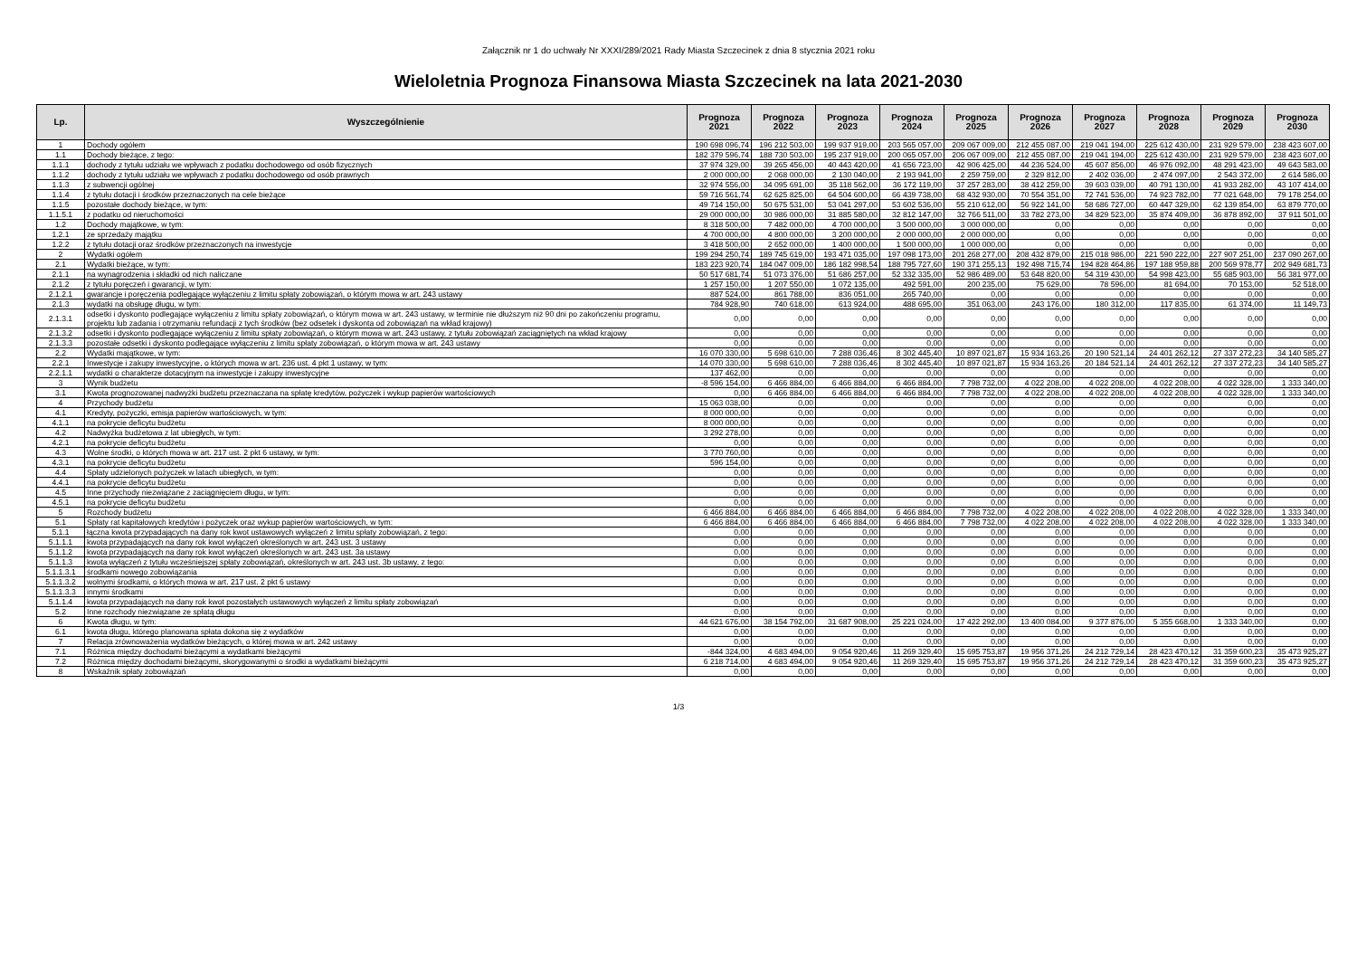Załącznik nr 1 do uchwały Nr XXXI/289/2021 Rady Miasta Szczecinek z dnia 8 stycznia 2021 roku
Wieloletnia Prognoza Finansowa Miasta Szczecinek na lata 2021-2030
| Lp. | Wyszczególnienie | Prognoza 2021 | Prognoza 2022 | Prognoza 2023 | Prognoza 2024 | Prognoza 2025 | Prognoza 2026 | Prognoza 2027 | Prognoza 2028 | Prognoza 2029 | Prognoza 2030 |
| --- | --- | --- | --- | --- | --- | --- | --- | --- | --- | --- | --- |
| 1 | Dochody ogółem | 190 698 096,74 | 196 212 503,00 | 199 937 919,00 | 203 565 057,00 | 209 067 009,00 | 212 455 087,00 | 219 041 194,00 | 225 612 430,00 | 231 929 579,00 | 238 423 607,00 |
| 1.1 | Dochody bieżące, z tego: | 182 379 596,74 | 188 730 503,00 | 195 237 919,00 | 200 065 057,00 | 206 067 009,00 | 212 455 087,00 | 219 041 194,00 | 225 612 430,00 | 231 929 579,00 | 238 423 607,00 |
| 1.1.1 | dochody z tytułu udziału we wpływach z podatku dochodowego od osób fizycznych | 37 974 329,00 | 39 265 456,00 | 40 443 420,00 | 41 656 723,00 | 42 906 425,00 | 44 236 524,00 | 45 607 856,00 | 46 976 092,00 | 48 291 423,00 | 49 643 583,00 |
| 1.1.2 | dochody z tytułu udziału we wpływach z podatku dochodowego od osób prawnych | 2 000 000,00 | 2 068 000,00 | 2 130 040,00 | 2 193 941,00 | 2 259 759,00 | 2 329 812,00 | 2 402 036,00 | 2 474 097,00 | 2 543 372,00 | 2 614 586,00 |
| 1.1.3 | z subwencji ogólnej | 32 974 556,00 | 34 095 691,00 | 35 118 562,00 | 36 172 119,00 | 37 257 283,00 | 38 412 259,00 | 39 603 039,00 | 40 791 130,00 | 41 933 282,00 | 43 107 414,00 |
| 1.1.4 | z tytułu dotacji i środków przeznaczonych na cele bieżące | 59 716 561,74 | 62 625 825,00 | 64 504 600,00 | 66 439 738,00 | 68 432 930,00 | 70 554 351,00 | 72 741 536,00 | 74 923 782,00 | 77 021 648,00 | 79 178 254,00 |
| 1.1.5 | pozostałe dochody bieżące, w tym: | 49 714 150,00 | 50 675 531,00 | 53 041 297,00 | 53 602 536,00 | 55 210 612,00 | 56 922 141,00 | 58 686 727,00 | 60 447 329,00 | 62 139 854,00 | 63 879 770,00 |
| 1.1.5.1 | z podatku od nieruchomości | 29 000 000,00 | 30 986 000,00 | 31 885 580,00 | 32 812 147,00 | 32 766 511,00 | 33 782 273,00 | 34 829 523,00 | 35 874 409,00 | 36 878 892,00 | 37 911 501,00 |
| 1.2 | Dochody majątkowe, w tym: | 8 318 500,00 | 7 482 000,00 | 4 700 000,00 | 3 500 000,00 | 3 000 000,00 | 0,00 | 0,00 | 0,00 | 0,00 | 0,00 |
| 1.2.1 | ze sprzedaży majątku | 4 700 000,00 | 4 800 000,00 | 3 200 000,00 | 2 000 000,00 | 2 000 000,00 | 0,00 | 0,00 | 0,00 | 0,00 | 0,00 |
| 1.2.2 | z tytułu dotacji oraz środków przeznaczonych na inwestycje | 3 418 500,00 | 2 652 000,00 | 1 400 000,00 | 1 500 000,00 | 1 000 000,00 | 0,00 | 0,00 | 0,00 | 0,00 | 0,00 |
| 2 | Wydatki ogółem | 199 294 250,74 | 189 745 619,00 | 193 471 035,00 | 197 098 173,00 | 201 268 277,00 | 208 432 879,00 | 215 018 986,00 | 221 590 222,00 | 227 907 251,00 | 237 090 267,00 |
| 2.1 | Wydatki bieżące, w tym: | 183 223 920,74 | 184 047 009,00 | 186 182 998,54 | 188 795 727,60 | 190 371 255,13 | 192 498 715,74 | 194 828 464,86 | 197 188 959,88 | 200 569 978,77 | 202 949 681,73 |
| 2.1.1 | na wynagrodzenia i składki od nich naliczane | 50 517 681,74 | 51 073 376,00 | 51 686 257,00 | 52 332 335,00 | 52 986 489,00 | 53 648 820,00 | 54 319 430,00 | 54 998 423,00 | 55 685 903,00 | 56 381 977,00 |
| 2.1.2 | z tytułu poręczeń i gwarancji, w tym: | 1 257 150,00 | 1 207 550,00 | 1 072 135,00 | 492 591,00 | 200 235,00 | 75 629,00 | 78 596,00 | 81 694,00 | 70 153,00 | 52 518,00 |
| 2.1.2.1 | gwarancje i poręczenia podlegające wyłączeniu z limitu spłaty zobowiązań, o którym mowa w art. 243 ustawy | 887 524,00 | 861 788,00 | 836 051,00 | 265 740,00 | 0,00 | 0,00 | 0,00 | 0,00 | 0,00 | 0,00 |
| 2.1.3 | wydatki na obsługę długu, w tym: | 784 928,90 | 740 618,00 | 613 924,00 | 488 695,00 | 351 063,00 | 243 176,00 | 180 312,00 | 117 835,00 | 61 374,00 | 11 149,73 |
| 2.1.3.1 | odsetki i dyskonto podlegające wyłączeniu z limitu spłaty zobowiązań, o którym mowa w art. 243 ustawy, w terminie nie dłuższym niż 90 dni po zakończeniu programu, projektu lub zadania i otrzymaniu refundacji z tych środków (bez odsetek i dyskonta od zobowiązań na wkład krajowy) | 0,00 | 0,00 | 0,00 | 0,00 | 0,00 | 0,00 | 0,00 | 0,00 | 0,00 | 0,00 |
| 2.1.3.2 | odsetki i dyskonto podlegające wyłączeniu z limitu spłaty zobowiązań, o którym mowa w art. 243 ustawy, z tytułu zobowiązań zaciągniętych na wkład krajowy | 0,00 | 0,00 | 0,00 | 0,00 | 0,00 | 0,00 | 0,00 | 0,00 | 0,00 | 0,00 |
| 2.1.3.3 | pozostałe odsetki i dyskonto podlegające wyłączeniu z limitu spłaty zobowiązań, o którym mowa w art. 243 ustawy | 0,00 | 0,00 | 0,00 | 0,00 | 0,00 | 0,00 | 0,00 | 0,00 | 0,00 | 0,00 |
| 2.2 | Wydatki majątkowe, w tym: | 16 070 330,00 | 5 698 610,00 | 7 288 036,46 | 8 302 445,40 | 10 897 021,87 | 15 934 163,26 | 20 190 521,14 | 24 401 262,12 | 27 337 272,23 | 34 140 585,27 |
| 2.2.1 | Inwestycje i zakupy inwestycyjne, o których mowa w art. 236 ust. 4 pkt 1 ustawy, w tym: | 14 070 330,00 | 5 698 610,00 | 7 288 036,46 | 8 302 445,40 | 10 897 021,87 | 15 934 163,26 | 20 184 521,14 | 24 401 262,12 | 27 337 272,23 | 34 140 585,27 |
| 2.2.1.1 | wydatki o charakterze dotacyjnym na inwestycje i zakupy inwestycyjne | 137 462,00 | 0,00 | 0,00 | 0,00 | 0,00 | 0,00 | 0,00 | 0,00 | 0,00 | 0,00 |
| 3 | Wynik budżetu | -8 596 154,00 | 6 466 884,00 | 6 466 884,00 | 6 466 884,00 | 7 798 732,00 | 4 022 208,00 | 4 022 208,00 | 4 022 208,00 | 4 022 328,00 | 1 333 340,00 |
| 3.1 | Kwota prognozowanej nadwyżki budżetu przeznaczana na spłatę kredytów, pożyczek i wykup papierów wartościowych | 0,00 | 6 466 884,00 | 6 466 884,00 | 6 466 884,00 | 7 798 732,00 | 4 022 208,00 | 4 022 208,00 | 4 022 208,00 | 4 022 328,00 | 1 333 340,00 |
| 4 | Przychody budżetu | 15 063 038,00 | 0,00 | 0,00 | 0,00 | 0,00 | 0,00 | 0,00 | 0,00 | 0,00 | 0,00 |
| 4.1 | Kredyty, pożyczki, emisja papierów wartościowych, w tym: | 8 000 000,00 | 0,00 | 0,00 | 0,00 | 0,00 | 0,00 | 0,00 | 0,00 | 0,00 | 0,00 |
| 4.1.1 | na pokrycie deficytu budżetu | 8 000 000,00 | 0,00 | 0,00 | 0,00 | 0,00 | 0,00 | 0,00 | 0,00 | 0,00 | 0,00 |
| 4.2 | Nadwyżka budżetowa z lat ubiegłych, w tym: | 3 292 278,00 | 0,00 | 0,00 | 0,00 | 0,00 | 0,00 | 0,00 | 0,00 | 0,00 | 0,00 |
| 4.2.1 | na pokrycie deficytu budżetu | 0,00 | 0,00 | 0,00 | 0,00 | 0,00 | 0,00 | 0,00 | 0,00 | 0,00 | 0,00 |
| 4.3 | Wolne środki, o których mowa w art. 217 ust. 2 pkt 6 ustawy, w tym: | 3 770 760,00 | 0,00 | 0,00 | 0,00 | 0,00 | 0,00 | 0,00 | 0,00 | 0,00 | 0,00 |
| 4.3.1 | na pokrycie deficytu budżetu | 596 154,00 | 0,00 | 0,00 | 0,00 | 0,00 | 0,00 | 0,00 | 0,00 | 0,00 | 0,00 |
| 4.4 | Spłaty udzielonych pożyczek w latach ubiegłych, w tym: | 0,00 | 0,00 | 0,00 | 0,00 | 0,00 | 0,00 | 0,00 | 0,00 | 0,00 | 0,00 |
| 4.4.1 | na pokrycie deficytu budżetu | 0,00 | 0,00 | 0,00 | 0,00 | 0,00 | 0,00 | 0,00 | 0,00 | 0,00 | 0,00 |
| 4.5 | Inne przychody niezwiązane z zaciągnięciem długu, w tym: | 0,00 | 0,00 | 0,00 | 0,00 | 0,00 | 0,00 | 0,00 | 0,00 | 0,00 | 0,00 |
| 4.5.1 | na pokrycie deficytu budżetu | 0,00 | 0,00 | 0,00 | 0,00 | 0,00 | 0,00 | 0,00 | 0,00 | 0,00 | 0,00 |
| 5 | Rozchody budżetu | 6 466 884,00 | 6 466 884,00 | 6 466 884,00 | 6 466 884,00 | 7 798 732,00 | 4 022 208,00 | 4 022 208,00 | 4 022 208,00 | 4 022 328,00 | 1 333 340,00 |
| 5.1 | Spłaty rat kapitałowych kredytów i pożyczek oraz wykup papierów wartościowych, w tym: | 6 466 884,00 | 6 466 884,00 | 6 466 884,00 | 6 466 884,00 | 7 798 732,00 | 4 022 208,00 | 4 022 208,00 | 4 022 208,00 | 4 022 328,00 | 1 333 340,00 |
| 5.1.1 | łączna kwota przypadających na dany rok kwot ustawowych wyłączeń z limitu spłaty zobowiązań, z tego: | 0,00 | 0,00 | 0,00 | 0,00 | 0,00 | 0,00 | 0,00 | 0,00 | 0,00 | 0,00 |
| 5.1.1.1 | kwota przypadających na dany rok kwot wyłączeń określonych w art. 243 ust. 3 ustawy | 0,00 | 0,00 | 0,00 | 0,00 | 0,00 | 0,00 | 0,00 | 0,00 | 0,00 | 0,00 |
| 5.1.1.2 | kwota przypadających na dany rok kwot wyłączeń określonych w art. 243 ust. 3a ustawy | 0,00 | 0,00 | 0,00 | 0,00 | 0,00 | 0,00 | 0,00 | 0,00 | 0,00 | 0,00 |
| 5.1.1.3 | kwota wyłączeń z tytułu wcześniejszej spłaty zobowiązań, określonych w art. 243 ust. 3b ustawy, z tego: | 0,00 | 0,00 | 0,00 | 0,00 | 0,00 | 0,00 | 0,00 | 0,00 | 0,00 | 0,00 |
| 5.1.1.3.1 | środkami nowego zobowiązania | 0,00 | 0,00 | 0,00 | 0,00 | 0,00 | 0,00 | 0,00 | 0,00 | 0,00 | 0,00 |
| 5.1.1.3.2 | wolnymi środkami, o których mowa w art. 217 ust. 2 pkt 6 ustawy | 0,00 | 0,00 | 0,00 | 0,00 | 0,00 | 0,00 | 0,00 | 0,00 | 0,00 | 0,00 |
| 5.1.1.3.3 | innymi środkami | 0,00 | 0,00 | 0,00 | 0,00 | 0,00 | 0,00 | 0,00 | 0,00 | 0,00 | 0,00 |
| 5.1.1.4 | kwota przypadających na dany rok kwot pozostałych ustawowych wyłączeń z limitu spłaty zobowiązań | 0,00 | 0,00 | 0,00 | 0,00 | 0,00 | 0,00 | 0,00 | 0,00 | 0,00 | 0,00 |
| 5.2 | Inne rozchody niezwiązane ze spłatą długu | 0,00 | 0,00 | 0,00 | 0,00 | 0,00 | 0,00 | 0,00 | 0,00 | 0,00 | 0,00 |
| 6 | Kwota długu, w tym: | 44 621 676,00 | 38 154 792,00 | 31 687 908,00 | 25 221 024,00 | 17 422 292,00 | 13 400 084,00 | 9 377 876,00 | 5 355 668,00 | 1 333 340,00 | 0,00 |
| 6.1 | kwota długu, którego planowana spłata dokona się z wydatków | 0,00 | 0,00 | 0,00 | 0,00 | 0,00 | 0,00 | 0,00 | 0,00 | 0,00 | 0,00 |
| 7 | Relacja zrównoważenia wydatków bieżących, o której mowa w art. 242 ustawy | 0,00 | 0,00 | 0,00 | 0,00 | 0,00 | 0,00 | 0,00 | 0,00 | 0,00 | 0,00 |
| 7.1 | Różnica między dochodami bieżącymi a wydatkami bieżącymi | -844 324,00 | 4 683 494,00 | 9 054 920,46 | 11 269 329,40 | 15 695 753,87 | 19 956 371,26 | 24 212 729,14 | 28 423 470,12 | 31 359 600,23 | 35 473 925,27 |
| 7.2 | Różnica między dochodami bieżącymi, skorygowanymi o środki a wydatkami bieżącymi | 6 218 714,00 | 4 683 494,00 | 9 054 920,46 | 11 269 329,40 | 15 695 753,87 | 19 956 371,26 | 24 212 729,14 | 28 423 470,12 | 31 359 600,23 | 35 473 925,27 |
| 8 | Wskaźnik spłaty zobowiązań | 0,00 | 0,00 | 0,00 | 0,00 | 0,00 | 0,00 | 0,00 | 0,00 | 0,00 | 0,00 |
1/3